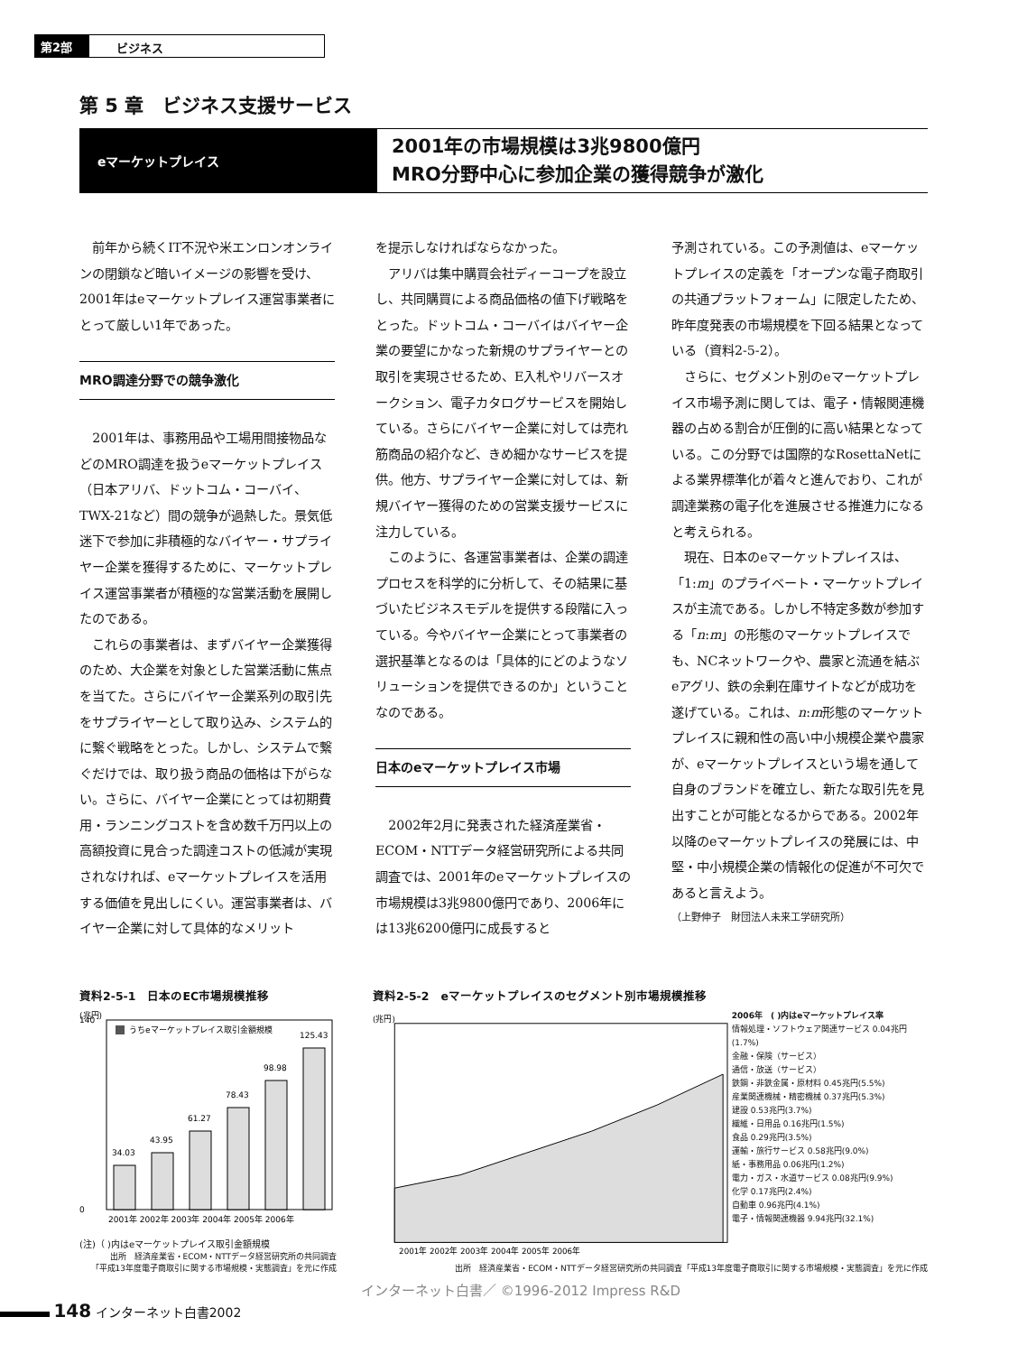第2部 ビジネス
第 5 章　ビジネス支援サービス
eマーケットプレイス
2001年の市場規模は3兆9800億円
MRO分野中心に参加企業の獲得競争が激化
前年から続くIT不況や米エンロンオンラインの閉鎖など暗いイメージの影響を受け、2001年はeマーケットプレイス運営事業者にとって厳しい1年であった。
MRO調達分野での競争激化
2001年は、事務用品や工場用間接物品などのMRO調達を扱うeマーケットプレイス（日本アリバ、ドットコム・コーバイ、TWX-21など）間の競争が過熱した。景気低迷下で参加に非積極的なバイヤー・サプライヤー企業を獲得するために、マーケットプレイス運営事業者が積極的な営業活動を展開したのである。
これらの事業者は、まずバイヤー企業獲得のため、大企業を対象とした営業活動に焦点を当てた。さらにバイヤー企業系列の取引先をサプライヤーとして取り込み、システム的に繋ぐ戦略をとった。しかし、システムで繋ぐだけでは、取り扱う商品の価格は下がらない。さらに、バイヤー企業にとっては初期費用・ランニングコストを含め数千万円以上の高額投資に見合った調達コストの低減が実現されなければ、eマーケットプレイスを活用する価値を見出しにくい。運営事業者は、バイヤー企業に対して具体的なメリット
を提示しなければならなかった。
アリバは集中購買会社ディーコープを設立し、共同購買による商品価格の値下げ戦略をとった。ドットコム・コーバイはバイヤー企業の要望にかなった新規のサプライヤーとの取引を実現させるため、E入札やリバースオークション、電子カタログサービスを開始している。さらにバイヤー企業に対しては売れ筋商品の紹介など、きめ細かなサービスを提供。他方、サプライヤー企業に対しては、新規バイヤー獲得のための営業支援サービスに注力している。
このように、各運営事業者は、企業の調達プロセスを科学的に分析して、その結果に基づいたビジネスモデルを提供する段階に入っている。今やバイヤー企業にとって事業者の選択基準となるのは「具体的にどのようなソリューションを提供できるのか」ということなのである。
日本のeマーケットプレイス市場
2002年2月に発表された経済産業省・ECOM・NTTデータ経営研究所による共同調査では、2001年のeマーケットプレイスの市場規模は3兆9800億円であり、2006年には13兆6200億円に成長すると
予測されている。この予測値は、eマーケットプレイスの定義を「オープンな電子商取引の共通プラットフォーム」に限定したため、昨年度発表の市場規模を下回る結果となっている（資料2-5-2）。
さらに、セグメント別のeマーケットプレイス市場予測に関しては、電子・情報関連機器の占める割合が圧倒的に高い結果となっている。この分野では国際的なRosettaNetによる業界標準化が着々と進んでおり、これが調達業務の電子化を進展させる推進力になると考えられる。
現在、日本のeマーケットプレイスは、「1:m」のプライベート・マーケットプレイスが主流である。しかし不特定多数が参加する「n:m」の形態のマーケットプレイスでも、NCネットワークや、農家と流通を結ぶeアグリ、鉄の余剰在庫サイトなどが成功を遂げている。これは、n:m形態のマーケットプレイスに親和性の高い中小規模企業や農家が、eマーケットプレイスという場を通して自身のブランドを確立し、新たな取引先を見出すことが可能となるからである。2002年以降のeマーケットプレイスの発展には、中堅・中小規模企業の情報化の促進が不可欠であると言えよう。
（上野伸子　財団法人未来工学研究所）
資料2-5-1　日本のEC市場規模推移
(兆円)
うちeマーケットプレイス取引金額規模
34.03
43.95
61.27
78.43
98.98
125.43
0
140
2001年 2002年 2003年 2004年 2005年 2006年
(注)（ )内はeマーケットプレイス取引金額規模
出所　経済産業省・ECOM・NTTデータ経営研究所の共同調査
「平成13年度電子商取引に関する市場規模・実態調査」を元に作成
資料2-5-2　eマーケットプレイスのセグメント別市場規模推移
(兆円)
2001年 2002年 2003年 2004年 2005年 2006年
2006年　( )内はeマーケットプレイス率
情報処理・ソフトウェア関連サービス 0.04兆円(1.7%)
金融・保険（サービス）
通信・放送（サービス）
鉄鋼・非鉄金属・原材料 0.45兆円(5.5%)
産業関連機械・精密機械 0.37兆円(5.3%)
建設 0.53兆円(3.7%)
繊維・日用品 0.16兆円(1.5%)
食品 0.29兆円(3.5%)
運輸・旅行サービス 0.58兆円(9.0%)
紙・事務用品 0.06兆円(1.2%)
電力・ガス・水道サービス 0.08兆円(9.9%)
化学 0.17兆円(2.4%)
自動車 0.96兆円(4.1%)
電子・情報関連機器 9.94兆円(32.1%)
出所　経済産業省・ECOM・NTTデータ経営研究所の共同調査「平成13年度電子商取引に関する市場規模・実態調査」を元に作成
インターネット白書／ ©1996-2012 Impress R&D
148 インターネット白書2002